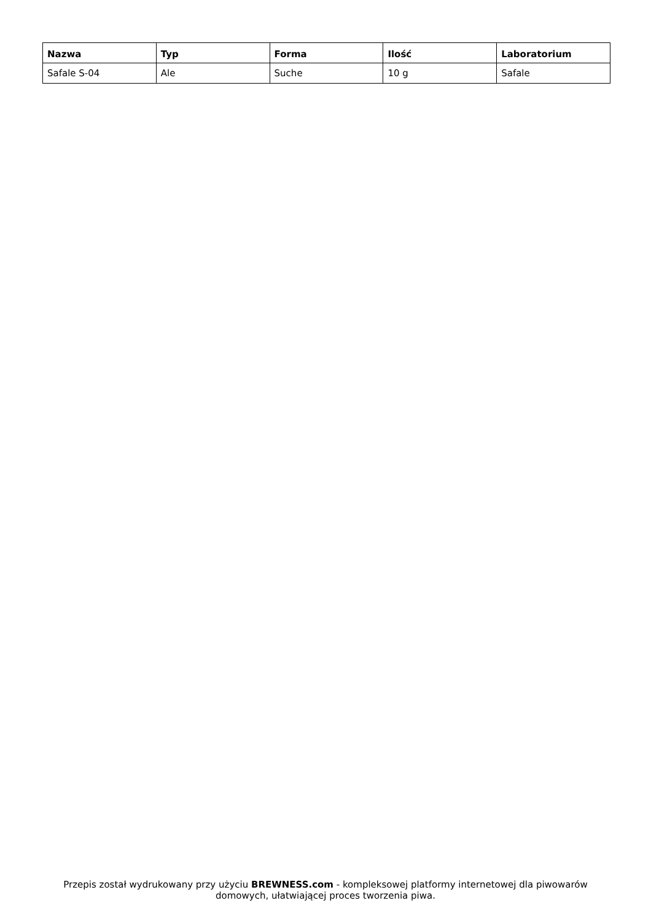| Nazwa | Typ | Forma | Ilość | Laboratorium |
| --- | --- | --- | --- | --- |
| Safale S-04 | Ale | Suche | 10 g | Safale |
Przepis został wydrukowany przy użyciu BREWNESS.com - kompleksowej platformy internetowej dla piwowarów domowych, ułatwiającej proces tworzenia piwa.